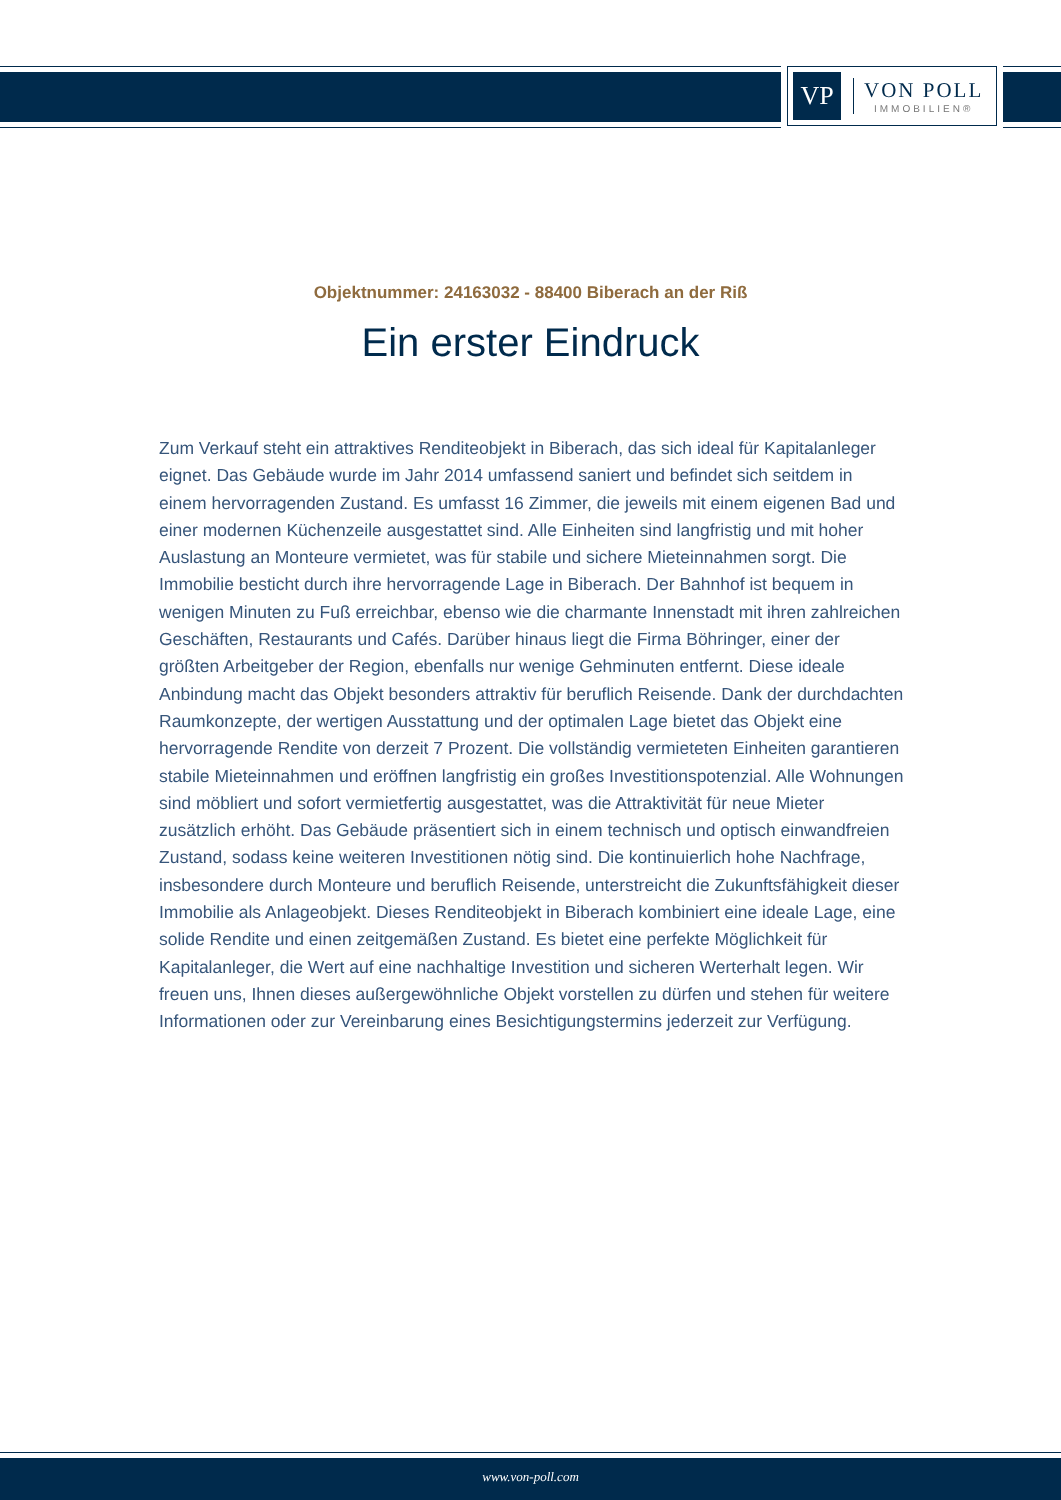VP
VON POLL
IMMOBILIEN®
Objektnummer: 24163032 - 88400 Biberach an der Riß
Ein erster Eindruck
Zum Verkauf steht ein attraktives Renditeobjekt in Biberach, das sich ideal für Kapitalanleger eignet. Das Gebäude wurde im Jahr 2014 umfassend saniert und befindet sich seitdem in einem hervorragenden Zustand. Es umfasst 16 Zimmer, die jeweils mit einem eigenen Bad und einer modernen Küchenzeile ausgestattet sind. Alle Einheiten sind langfristig und mit hoher Auslastung an Monteure vermietet, was für stabile und sichere Mieteinnahmen sorgt. Die Immobilie besticht durch ihre hervorragende Lage in Biberach. Der Bahnhof ist bequem in wenigen Minuten zu Fuß erreichbar, ebenso wie die charmante Innenstadt mit ihren zahlreichen Geschäften, Restaurants und Cafés. Darüber hinaus liegt die Firma Böhringer, einer der größten Arbeitgeber der Region, ebenfalls nur wenige Gehminuten entfernt. Diese ideale Anbindung macht das Objekt besonders attraktiv für beruflich Reisende. Dank der durchdachten Raumkonzepte, der wertigen Ausstattung und der optimalen Lage bietet das Objekt eine hervorragende Rendite von derzeit 7 Prozent. Die vollständig vermieteten Einheiten garantieren stabile Mieteinnahmen und eröffnen langfristig ein großes Investitionspotenzial. Alle Wohnungen sind möbliert und sofort vermietfertig ausgestattet, was die Attraktivität für neue Mieter zusätzlich erhöht. Das Gebäude präsentiert sich in einem technisch und optisch einwandfreien Zustand, sodass keine weiteren Investitionen nötig sind. Die kontinuierlich hohe Nachfrage, insbesondere durch Monteure und beruflich Reisende, unterstreicht die Zukunftsfähigkeit dieser Immobilie als Anlageobjekt. Dieses Renditeobjekt in Biberach kombiniert eine ideale Lage, eine solide Rendite und einen zeitgemäßen Zustand. Es bietet eine perfekte Möglichkeit für Kapitalanleger, die Wert auf eine nachhaltige Investition und sicheren Werterhalt legen. Wir freuen uns, Ihnen dieses außergewöhnliche Objekt vorstellen zu dürfen und stehen für weitere Informationen oder zur Vereinbarung eines Besichtigungstermins jederzeit zur Verfügung.
www.von-poll.com